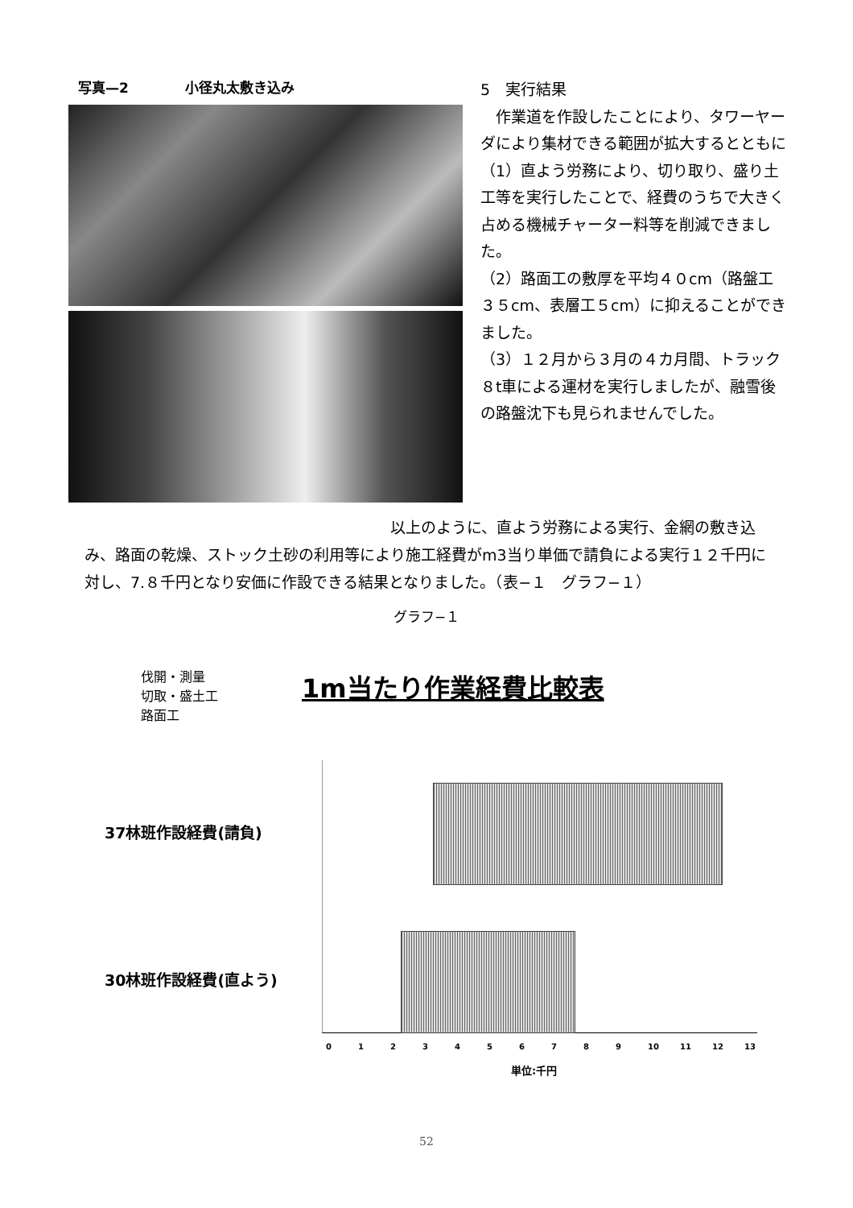写真—2 小径丸太敷き込み
5　実行結果
　作業道を作設したことにより、タワーヤーダにより集材できる範囲が拡大するとともに
（1）直よう労務により、切り取り、盛り土工等を実行したことで、経費のうちで大きく占める機械チャーター料等を削減できました。
（2）路面工の敷厚を平均４０cm（路盤工３５cm、表層工５cm）に抑えることができました。
（3）１２月から３月の４カ月間、トラック８t車による運材を実行しましたが、融雪後の路盤沈下も見られませんでした。
　　　　　　　　　　　　　　　　　　　　以上のように、直よう労務による実行、金網の敷き込み、路面の乾燥、ストック土砂の利用等により施工経費がm3当り単価で請負による実行１２千円に対し、7.８千円となり安価に作設できる結果となりました。（表−１　グラフ−１）
グラフ−１
伐開・測量
切取・盛土工
路面工
1m当たり作業経費比較表
37林班作設経費(請負)
30林班作設経費(直よう)
0123456789 10 11 12 13
単位:千円
52